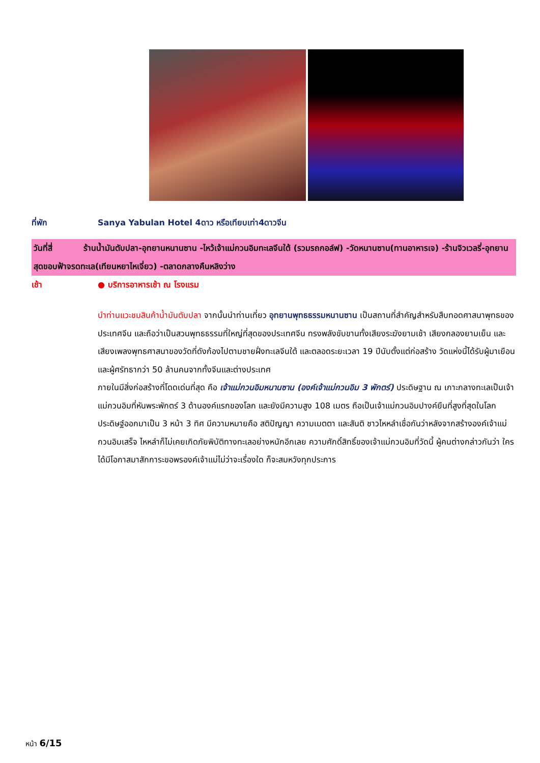ที่พัก Sanya Yabulan Hotel 4ดาว หรือเทียบเท่า4ดาวจีน
วันที่สี่ ร้านน้ำมันตับปลา-อุทยานหนานซาน -ไหว้เจ้าแม่กวนอิมทะเลจีนใต้ (รวมรถกอล์ฟ) -วัดหนานซาน(ทานอาหารเจ) -ร้านจิวเวลรี่-อุทยานสุดขอบฟ้าจรดทะเล(เทียนหยาไหเจี่ยว) -ตลาดกลางคืนหลิงว่าง
เช้า ● บริการอาหารเช้า ณ โรงแรม
นำท่านแวะชมสินค้าน้ำมันตับปลา จากนั้นนำท่านเที่ยว อุทยานพุทธธรรมหนานซาน เป็นสถานที่สำคัญสำหรับสืบทอดศาสนาพุทธของประเทศจีน และถือว่าเป็นสวนพุทธธรรมที่ใหญ่ที่สุดของประเทศจีน ทรงพลังขับขานทั้งเสียงระฆังยามเช้า เสียงกลองยามเย็น และเสียงเพลงพุทธศาสนาของวัดที่ดังก้องไปตามชายฝั่งทะเลจีนใต้ และตลอดระยะเวลา 19 ปีนับตั้งแต่ก่อสร้าง วัดแห่งนี้ได้รับผู้มาเยือนและผู้ศรัทธากว่า 50 ล้านคนจากทั้งจีนและต่างประเทศ
ภายในมีสิ่งก่อสร้างที่โดดเด่นที่สุด คือ เจ้าแม่กวนอิมหนานซาน (องค์เจ้าแม่กวนอิม 3 พักตร์) ประดิษฐาน ณ เกาะกลางทะเลเป็นเจ้าแม่กวนอิมที่หันพระพักตร์ 3 ด้านองค์แรกของโลก และยังมีความสูง 108 เมตร ถือเป็นเจ้าแม่กวนอิมปางค์ยืนที่สูงที่สุดในโลก ประดิษฐ์ออกมาเป็น 3 หน้า 3 ทิศ มีความหมายคือ สติปัญญา ความเมตตา และสันติ ชาวไหหลำเชื่อกันว่าหลังจากสร้างองค์เจ้าแม่กวนอิมเสร็จ ไหหลำก็ไม่เคยเกิดภัยพิบัติทางทะเลอย่างหนักอีกเลย ความศักดิ์สิทธิ์ของเจ้าแม่กวนอิมที่วัดนี้ ผู้คนต่างกล่าวกันว่า ใครได้มีโอกาสมาสักการะขอพรองค์เจ้าแม่ไม่ว่าจะเรื่องใด ก็จะสมหวังทุกประการ
หน้า 6/15